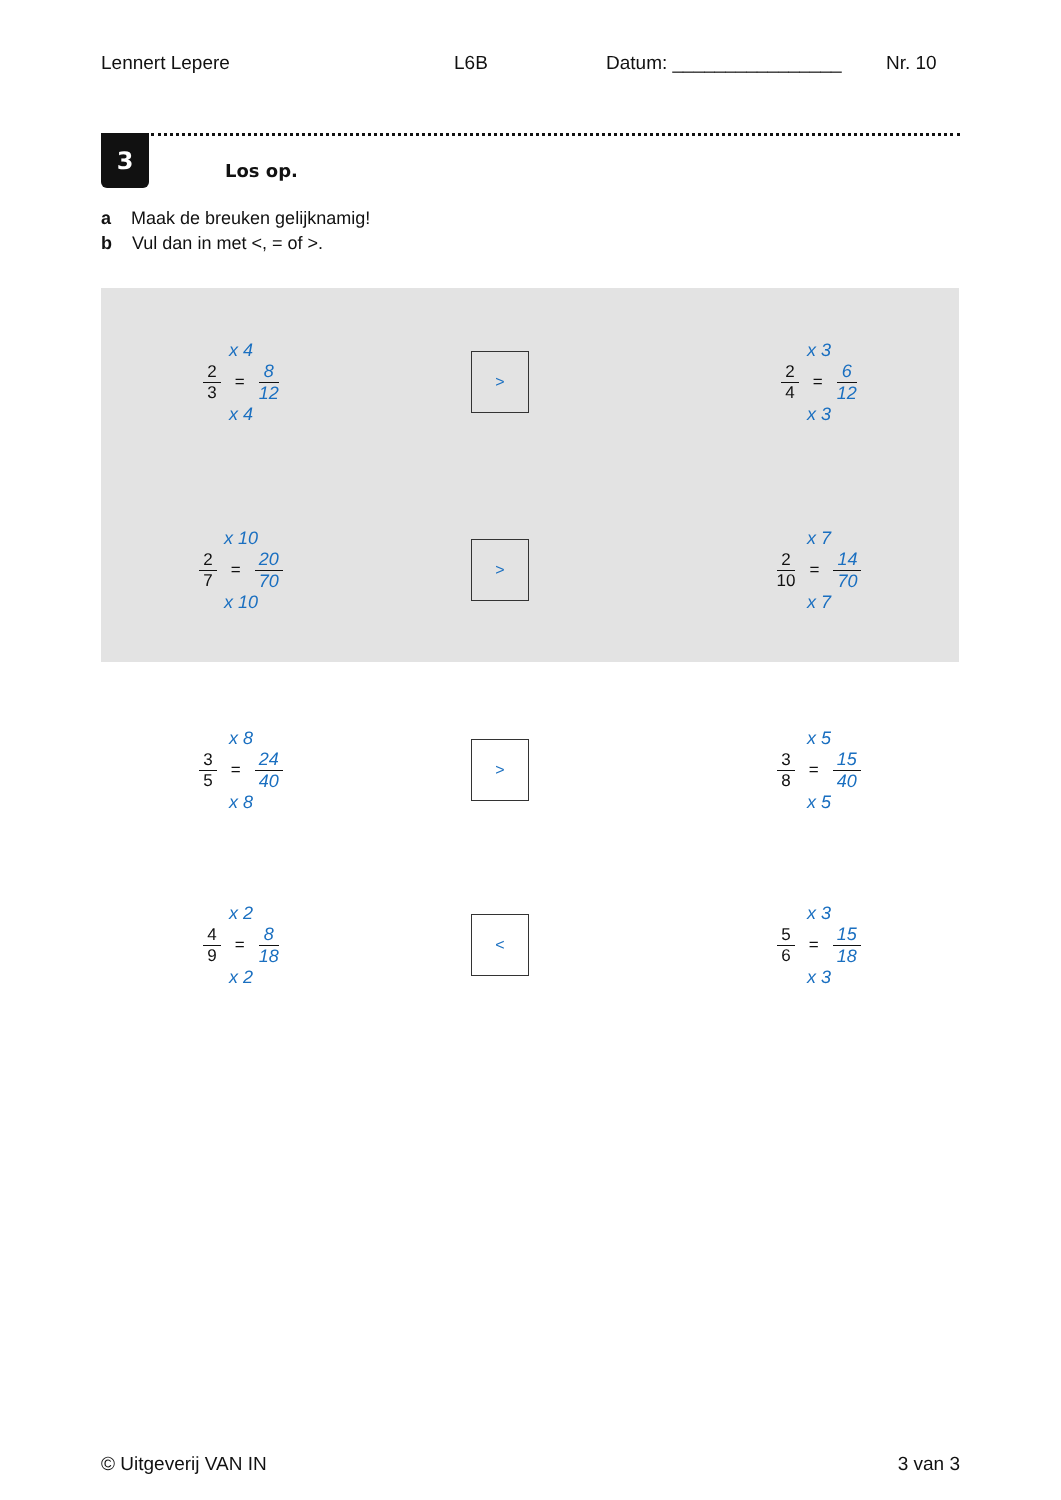Lennert Lepere L6B Datum: ________________ Nr. 10
3
Los op.
a Maak de breuken gelijknamig!
b Vul dan in met <, = of >.
x 4
2 3 = 8 12
x 4
>
x 3
2 4 = 6 12
x 3
x 10
2 7 = 20 70
x 10
>
x 7
2 10 = 14 70
x 7
x 8
3 5 = 24 40
x 8
>
x 5
3 8 = 15 40
x 5
x 2
4 9 = 8 18
x 2
<
x 3
5 6 = 15 18
x 3
© Uitgeverij VAN IN 3 van 3